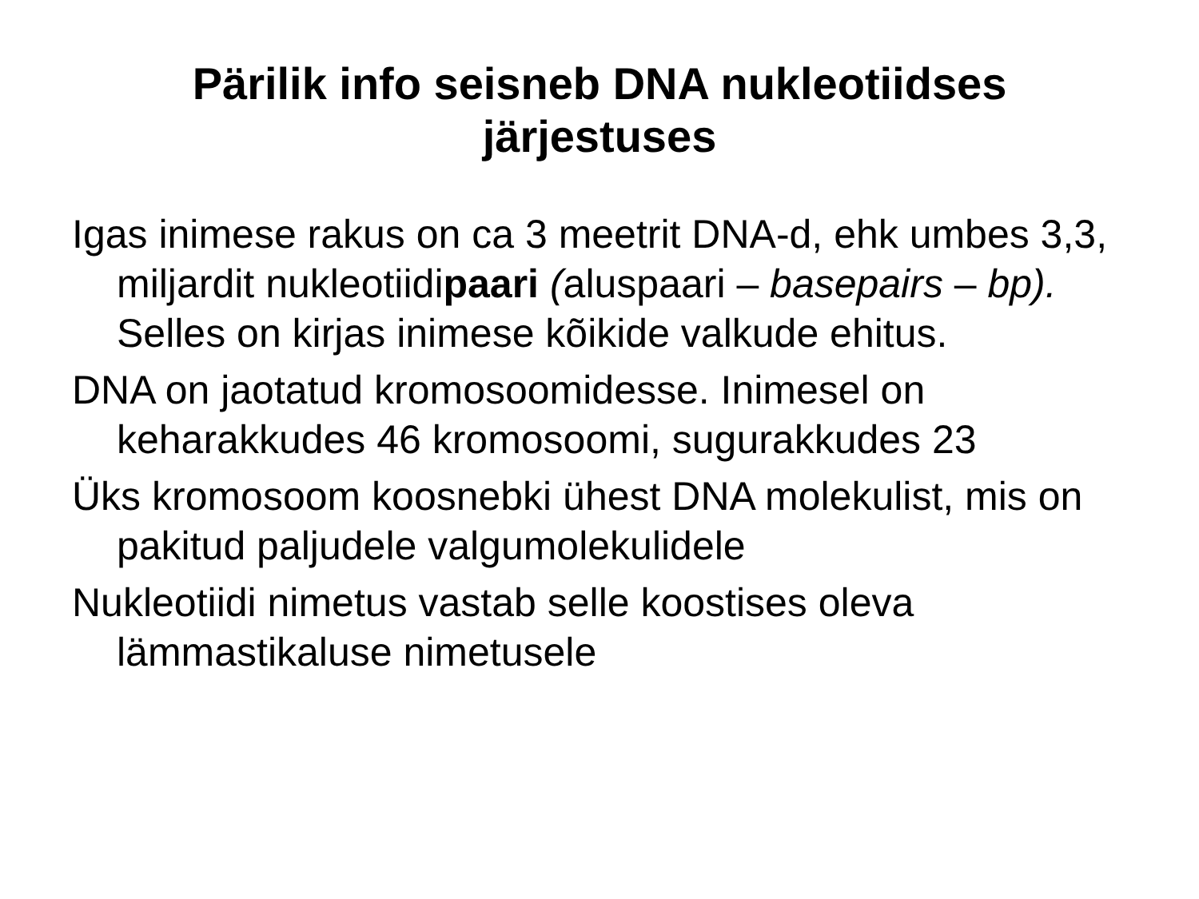Pärilik info seisneb DNA nukleotiidses
järjestuses
Igas inimese rakus on ca 3 meetrit DNA-d, ehk umbes 3,3, miljardit nukleotiidipaari (aluspaari – basepairs – bp). Selles on kirjas inimese kõikide valkude ehitus.
DNA on jaotatud kromosoomidesse. Inimesel on keharakkudes 46 kromosoomi, sugurakkudes 23
Üks kromosoom koosnebki ühest DNA molekulist, mis on pakitud paljudele valgumolekulidele
Nukleotiidi nimetus vastab selle koostises oleva lämmastikaluse nimetusele